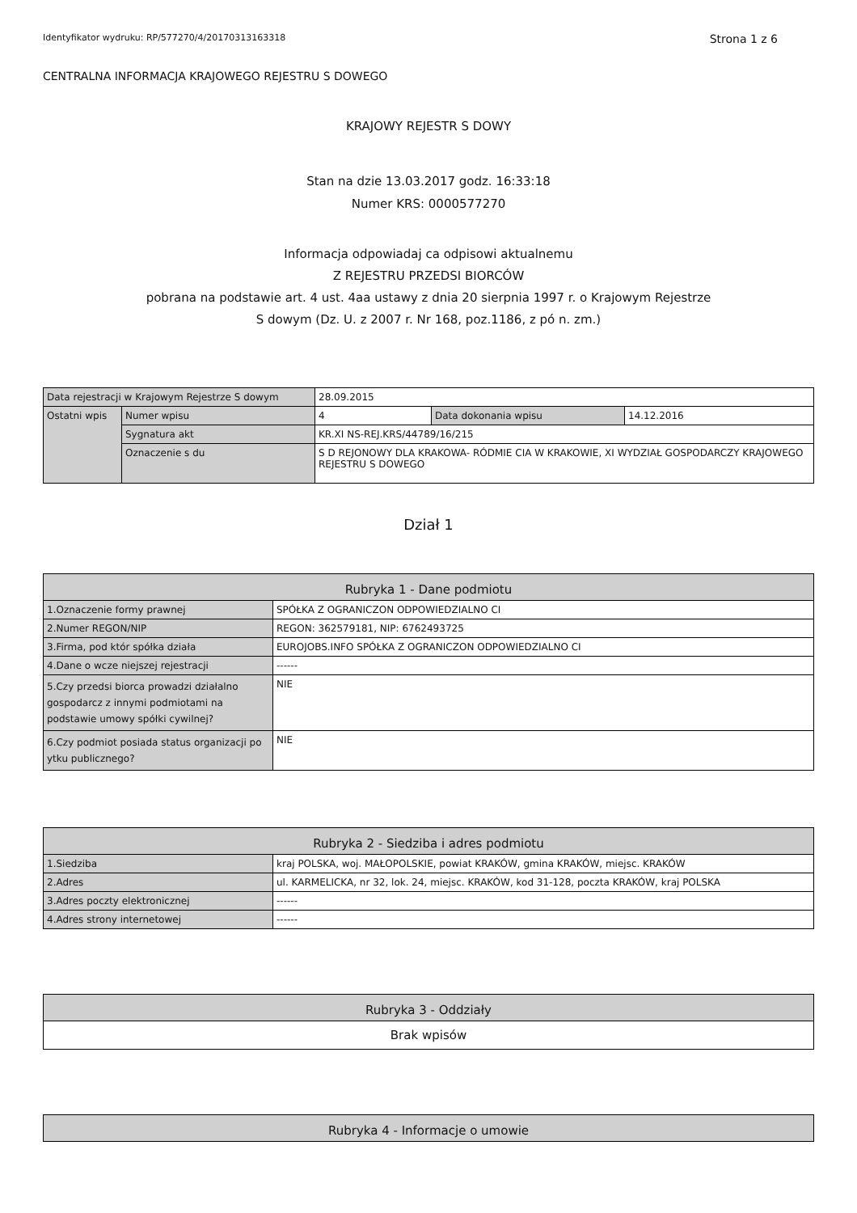Identyfikator wydruku: RP/577270/4/20170313163318 Strona 1 z 6
CENTRALNA INFORMACJA KRAJOWEGO REJESTRU S DOWEGO
KRAJOWY REJESTR S DOWY
Stan na dzie 13.03.2017 godz. 16:33:18
Numer KRS: 0000577270
Informacja odpowiadaj ca odpisowi aktualnemu
Z REJESTRU PRZEDSI BIORCÓW
pobrana na podstawie art. 4 ust. 4aa ustawy z dnia 20 sierpnia 1997 r. o Krajowym Rejestrze
S dowym (Dz. U. z 2007 r. Nr 168, poz.1186, z pó n. zm.)
| Data rejestracji w Krajowym Rejestrze S dowym | | 28.09.2015 | | |
| Ostatni wpis | Numer wpisu | 4 | Data dokonania wpisu | 14.12.2016 |
| | Sygnatura akt | KR.XI NS-REJ.KRS/44789/16/215 | | |
| | Oznaczenie s du | S D REJONOWY DLA KRAKOWA- RÓDMIE CIA W KRAKOWIE, XI WYDZIAŁ GOSPODARCZY KRAJOWEGO REJESTRU S DOWEGO | | |
Dział 1
| Rubryka 1 - Dane podmiotu | |
| --- | --- |
| 1.Oznaczenie formy prawnej | SPÓŁKA Z OGRANICZON ODPOWIEDZIALNO CI |
| 2.Numer REGON/NIP | REGON: 362579181, NIP: 6762493725 |
| 3.Firma, pod któr spółka działa | EUROJOBS.INFO SPÓŁKA Z OGRANICZON ODPOWIEDZIALNO CI |
| 4.Dane o wcze niejszej rejestracji | ------ |
| 5.Czy przedsi biorca prowadzi działalno gospodarcz z innymi podmiotami na podstawie umowy spółki cywilnej? | NIE |
| 6.Czy podmiot posiada status organizacji po ytku publicznego? | NIE |
| Rubryka 2 - Siedziba i adres podmiotu | |
| --- | --- |
| 1.Siedziba | kraj POLSKA, woj. MAŁOPOLSKIE, powiat KRAKÓW, gmina KRAKÓW, miejsc. KRAKÓW |
| 2.Adres | ul. KARMELICKA, nr 32, lok. 24, miejsc. KRAKÓW, kod 31-128, poczta KRAKÓW, kraj POLSKA |
| 3.Adres poczty elektronicznej | ------ |
| 4.Adres strony internetowej | ------ |
| Rubryka 3 - Oddziały |
| --- |
| Brak wpisów |
| Rubryka 4 - Informacje o umowie |
| --- |